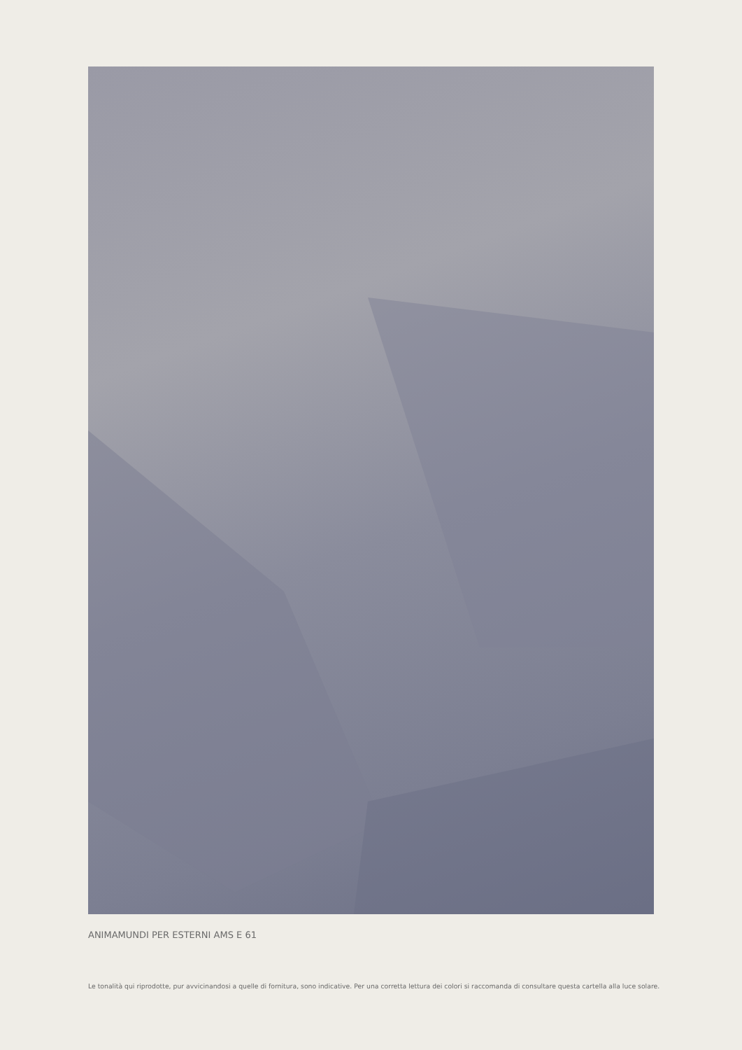ANIMAMUNDI PER ESTERNI AMS E 61
Le tonalità qui riprodotte, pur avvicinandosi a quelle di fornitura, sono indicative. Per una corretta lettura dei colori si raccomanda di consultare questa cartella alla luce solare.